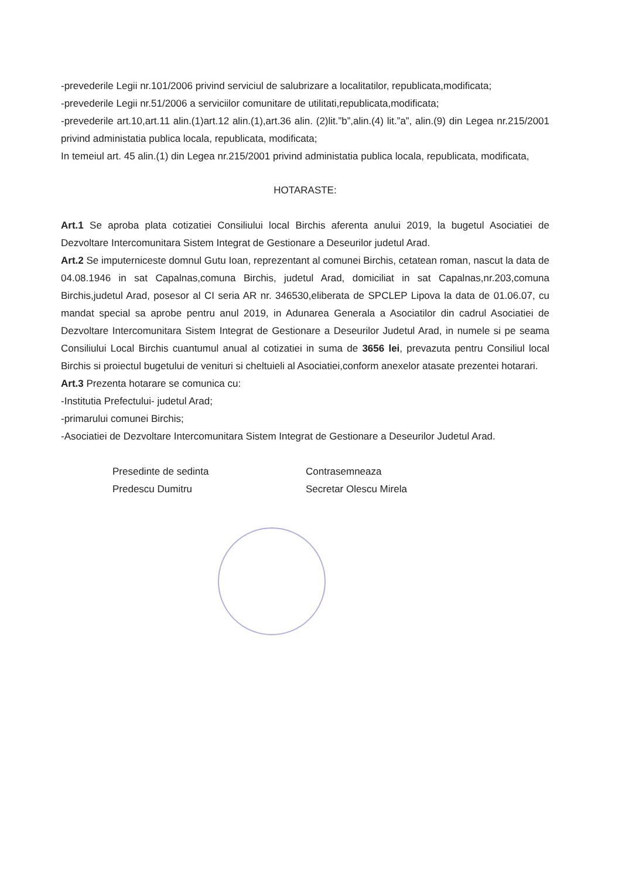-prevederile Legii nr.101/2006 privind serviciul de salubrizare a localitatilor, republicata,modificata;
-prevederile Legii nr.51/2006 a serviciilor comunitare de utilitati,republicata,modificata;
-prevederile art.10,art.11 alin.(1)art.12 alin.(1),art.36 alin. (2)lit.”b”,alin.(4) lit.”a”, alin.(9) din Legea nr.215/2001 privind administatia publica locala, republicata, modificata;
In temeiul art. 45 alin.(1) din Legea nr.215/2001 privind administatia publica locala, republicata, modificata,
HOTARASTE:
Art.1 Se aproba plata cotizatiei Consiliului local Birchis aferenta anului 2019, la bugetul Asociatiei de Dezvoltare Intercomunitara Sistem Integrat de Gestionare a Deseurilor judetul Arad.
Art.2 Se imputerniceste domnul Gutu Ioan, reprezentant al comunei Birchis, cetatean roman, nascut la data de 04.08.1946 in sat Capalnas,comuna Birchis, judetul Arad, domiciliat in sat Capalnas,nr.203,comuna Birchis,judetul Arad, posesor al CI seria AR nr. 346530,eliberata de SPCLEP Lipova la data de 01.06.07, cu mandat special sa aprobe pentru anul 2019, in Adunarea Generala a Asociatilor din cadrul Asociatiei de Dezvoltare Intercomunitara Sistem Integrat de Gestionare a Deseurilor Judetul Arad, in numele si pe seama Consiliului Local Birchis cuantumul anual al cotizatiei in suma de 3656 lei, prevazuta pentru Consiliul local Birchis si proiectul bugetului de venituri si cheltuieli al Asociatiei,conform anexelor atasate prezentei hotarari.
Art.3 Prezenta hotarare se comunica cu:
-Institutia Prefectului- judetul Arad;
-primarului comunei Birchis;
-Asociatiei de Dezvoltare Intercomunitara Sistem Integrat de Gestionare a Deseurilor Judetul Arad.
Presedinte de sedinta
Predescu Dumitru
Contrasemneaza
Secretar Olescu Mirela